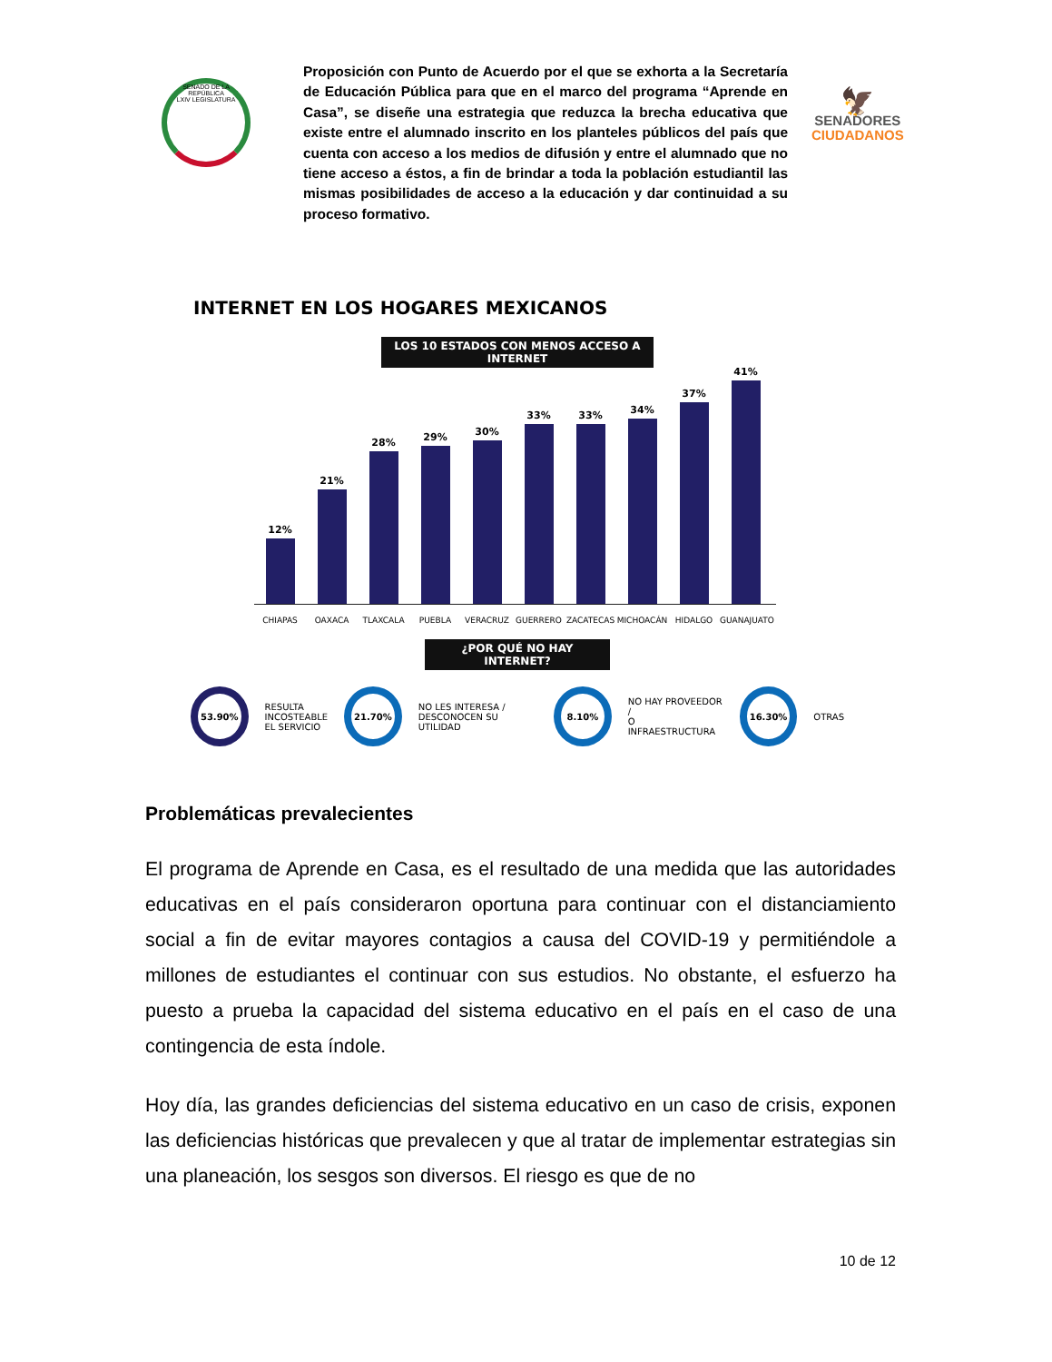SENADO DE LA REPÚBLICA
LXIV LEGISLATURA
Proposición con Punto de Acuerdo por el que se exhorta a la Secretaría de Educación Pública para que en el marco del programa “Aprende en Casa”, se diseñe una estrategia que reduzca la brecha educativa que existe entre el alumnado inscrito en los planteles públicos del país que cuenta con acceso a los medios de difusión y entre el alumnado que no tiene acceso a éstos, a fin de brindar a toda la población estudiantil las mismas posibilidades de acceso a la educación y dar continuidad a su proceso formativo.
🦅
SENADORES
CIUDADANOS
INTERNET EN LOS HOGARES MEXICANOS
LOS 10 ESTADOS CON MENOS ACCESO A INTERNET
12%
21%
28%
29%
30%
33%
33%
34%
37%
41%
CHIAPAS OAXACA TLAXCALA PUEBLA VERACRUZ GUERRERO ZACATECAS MICHOACÁN HIDALGO GUANAJUATO
¿POR QUÉ NO HAY INTERNET?
53.90%
RESULTA
INCOSTEABLE
EL SERVICIO
21.70%
NO LES INTERESA /
DESCONOCEN SU UTILIDAD
8.10%
NO HAY PROVEEDOR /
O INFRAESTRUCTURA
16.30%
OTRAS
Problemáticas prevalecientes
El programa de Aprende en Casa, es el resultado de una medida que las autoridades educativas en el país consideraron oportuna para continuar con el distanciamiento social a fin de evitar mayores contagios a causa del COVID-19 y permitiéndole a millones de estudiantes el continuar con sus estudios. No obstante, el esfuerzo ha puesto a prueba la capacidad del sistema educativo en el país en el caso de una contingencia de esta índole.
Hoy día, las grandes deficiencias del sistema educativo en un caso de crisis, exponen las deficiencias históricas que prevalecen y que al tratar de implementar estrategias sin una planeación, los sesgos son diversos. El riesgo es que de no
10 de 12